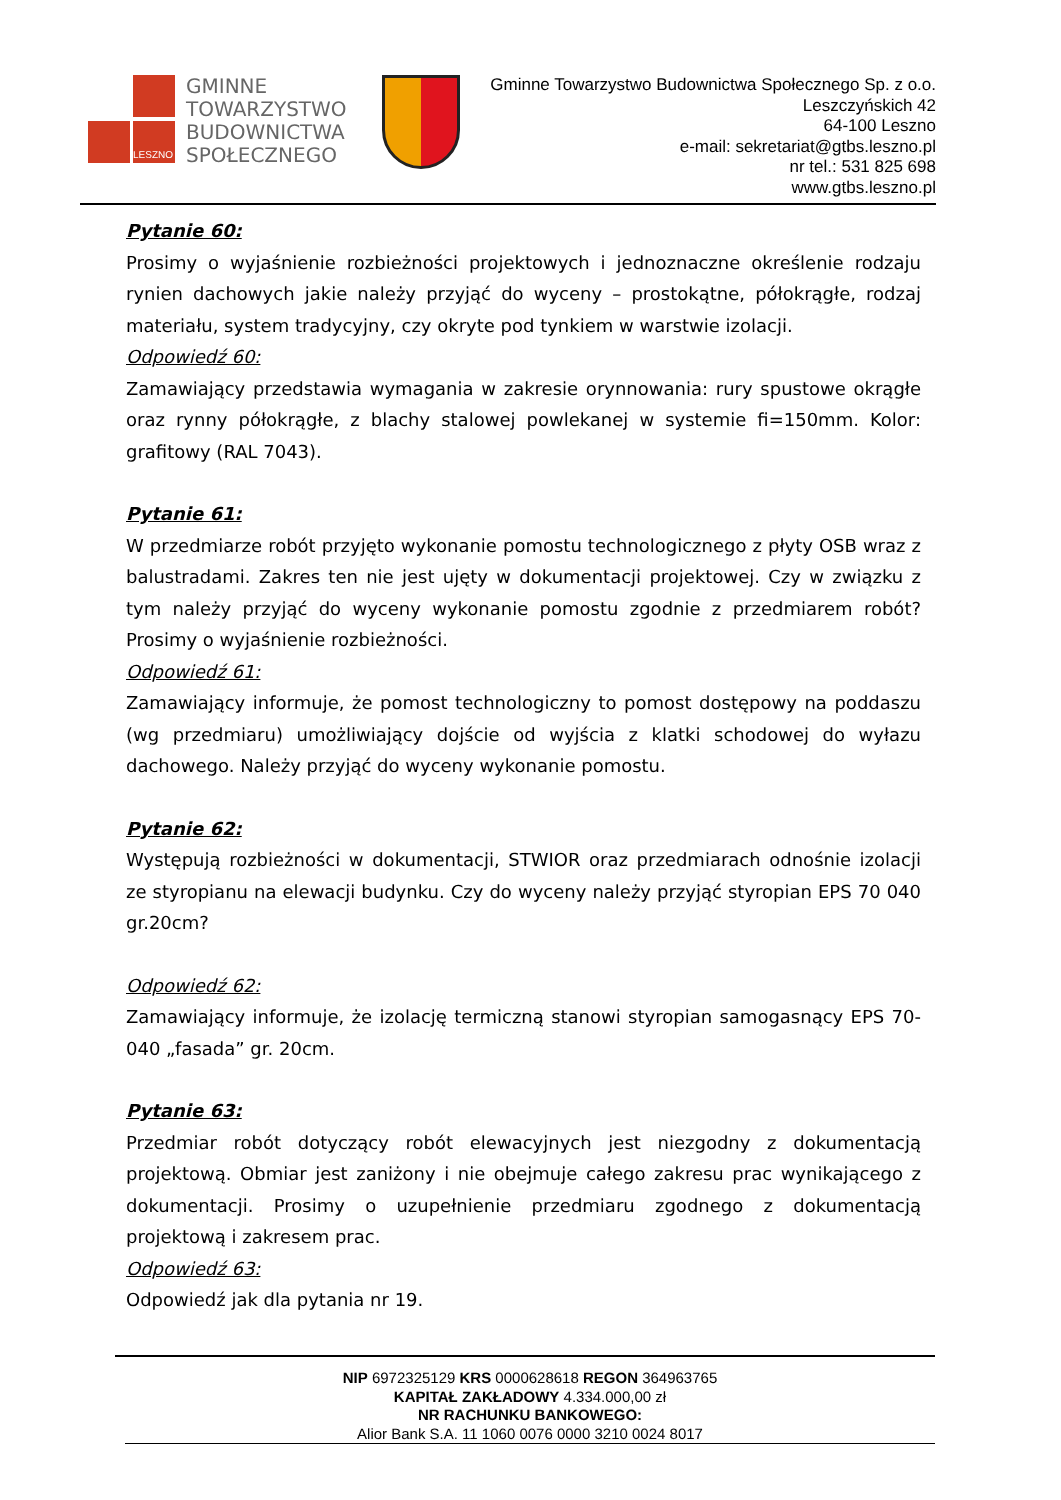LESZNO
GMINNE
TOWARZYSTWO
BUDOWNICTWA
SPOŁECZNEGO
Gminne Towarzystwo Budownictwa Społecznego Sp. z o.o.
Leszczyńskich 42
64-100 Leszno
e-mail: sekretariat@gtbs.leszno.pl
nr tel.: 531 825 698
www.gtbs.leszno.pl
Pytanie 60:
Prosimy o wyjaśnienie rozbieżności projektowych i jednoznaczne określenie rodzaju rynien dachowych jakie należy przyjąć do wyceny – prostokątne, półokrągłe, rodzaj materiału, system tradycyjny, czy okryte pod tynkiem w warstwie izolacji.
Odpowiedź 60:
Zamawiający przedstawia wymagania w zakresie orynnowania: rury spustowe okrągłe oraz rynny półokrągłe, z blachy stalowej powlekanej w systemie fi=150mm. Kolor: grafitowy (RAL 7043).
Pytanie 61:
W przedmiarze robót przyjęto wykonanie pomostu technologicznego z płyty OSB wraz z balustradami. Zakres ten nie jest ujęty w dokumentacji projektowej. Czy w związku z tym należy przyjąć do wyceny wykonanie pomostu zgodnie z przedmiarem robót? Prosimy o wyjaśnienie rozbieżności.
Odpowiedź 61:
Zamawiający informuje, że pomost technologiczny to pomost dostępowy na poddaszu (wg przedmiaru) umożliwiający dojście od wyjścia z klatki schodowej do wyłazu dachowego. Należy przyjąć do wyceny wykonanie pomostu.
Pytanie 62:
Występują rozbieżności w dokumentacji, STWIOR oraz przedmiarach odnośnie izolacji ze styropianu na elewacji budynku. Czy do wyceny należy przyjąć styropian EPS 70 040 gr.20cm?
Odpowiedź 62:
Zamawiający informuje, że izolację termiczną stanowi styropian samogasnący EPS 70-040 „fasada” gr. 20cm.
Pytanie 63:
Przedmiar robót dotyczący robót elewacyjnych jest niezgodny z dokumentacją projektową. Obmiar jest zaniżony i nie obejmuje całego zakresu prac wynikającego z dokumentacji. Prosimy o uzupełnienie przedmiaru zgodnego z dokumentacją projektową i zakresem prac.
Odpowiedź 63:
Odpowiedź jak dla pytania nr 19.
NIP 6972325129 KRS 0000628618 REGON 364963765
KAPITAŁ ZAKŁADOWY 4.334.000,00 zł
NR RACHUNKU BANKOWEGO:
Alior Bank S.A. 11 1060 0076 0000 3210 0024 8017